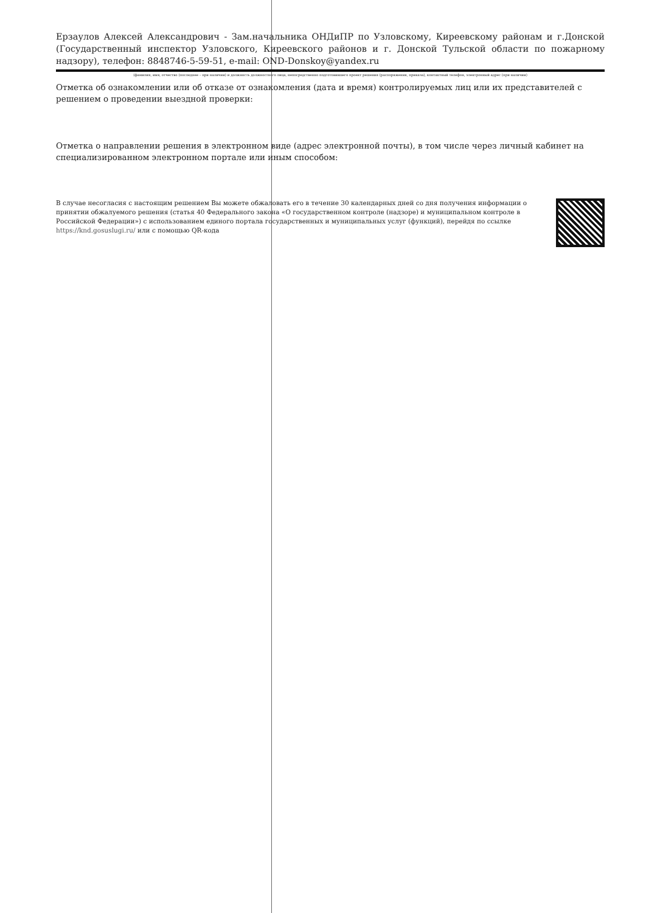Ерзаулов Алексей Александрович - Зам.начальника ОНДиПР по Узловскому, Киреевскому районам и г.Донской (Государственный инспектор Узловского, Киреевского районов и г. Донской Тульской области по пожарному надзору), телефон: 8848746-5-59-51, e-mail: OND-Donskoy@yandex.ru
(фамилия, имя, отчество (последнее – при наличии) и должность должностного лица, непосредственно подготовившего проект решения (распоряжения, приказа), контактный телефон, электронный адрес (при наличии)
Отметка об ознакомлении или об отказе от ознакомления (дата и время) контролируемых лиц или их представителей с решением о проведении выездной проверки:
Отметка о направлении решения в электронном виде (адрес электронной почты), в том числе через личный кабинет на специализированном электронном портале или иным способом:
В случае несогласия с настоящим решением Вы можете обжаловать его в течение 30 календарных дней со дня получения информации о принятии обжалуемого решения (статья 40 Федерального закона «О государственном контроле (надзоре) и муниципальном контроле в Российской Федерации») с использованием единого портала государственных и муниципальных услуг (функций), перейдя по ссылке https://knd.gosuslugi.ru/ или с помощью QR-кода